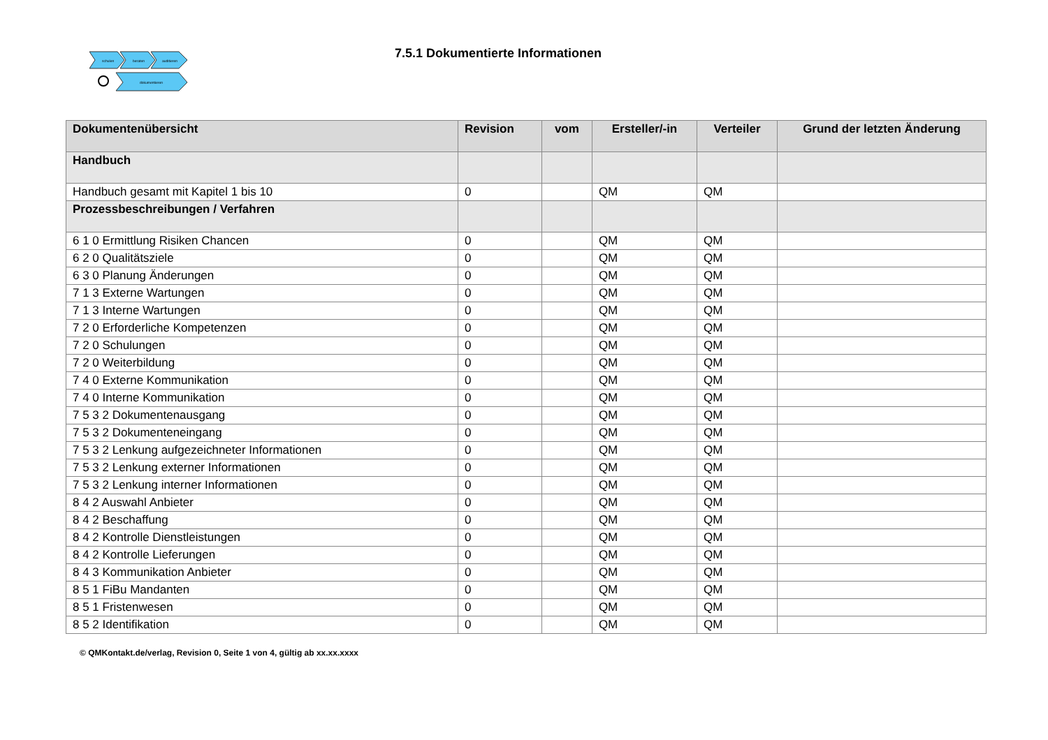schulen
beraten
auditieren
dokumentieren
7.5.1 Dokumentierte Informationen
| Dokumentenübersicht | Revision | vom | Ersteller/-in | Verteiler | Grund der letzten Änderung |
| --- | --- | --- | --- | --- | --- |
| Handbuch | | | | | |
| Handbuch gesamt mit Kapitel 1 bis 10 | 0 | | QM | QM | |
| Prozessbeschreibungen / Verfahren | | | | | |
| 6 1 0 Ermittlung Risiken Chancen | 0 | | QM | QM | |
| 6 2 0 Qualitätsziele | 0 | | QM | QM | |
| 6 3 0 Planung Änderungen | 0 | | QM | QM | |
| 7 1 3 Externe Wartungen | 0 | | QM | QM | |
| 7 1 3 Interne Wartungen | 0 | | QM | QM | |
| 7 2 0 Erforderliche Kompetenzen | 0 | | QM | QM | |
| 7 2 0 Schulungen | 0 | | QM | QM | |
| 7 2 0 Weiterbildung | 0 | | QM | QM | |
| 7 4 0 Externe Kommunikation | 0 | | QM | QM | |
| 7 4 0 Interne Kommunikation | 0 | | QM | QM | |
| 7 5 3 2 Dokumentenausgang | 0 | | QM | QM | |
| 7 5 3 2 Dokumenteneingang | 0 | | QM | QM | |
| 7 5 3 2 Lenkung aufgezeichneter Informationen | 0 | | QM | QM | |
| 7 5 3 2 Lenkung externer Informationen | 0 | | QM | QM | |
| 7 5 3 2 Lenkung interner Informationen | 0 | | QM | QM | |
| 8 4 2 Auswahl Anbieter | 0 | | QM | QM | |
| 8 4 2 Beschaffung | 0 | | QM | QM | |
| 8 4 2 Kontrolle Dienstleistungen | 0 | | QM | QM | |
| 8 4 2 Kontrolle Lieferungen | 0 | | QM | QM | |
| 8 4 3 Kommunikation Anbieter | 0 | | QM | QM | |
| 8 5 1 FiBu Mandanten | 0 | | QM | QM | |
| 8 5 1 Fristenwesen | 0 | | QM | QM | |
| 8 5 2 Identifikation | 0 | | QM | QM | |
© QMKontakt.de/verlag, Revision 0, Seite 1 von 4, gültig ab xx.xx.xxxx